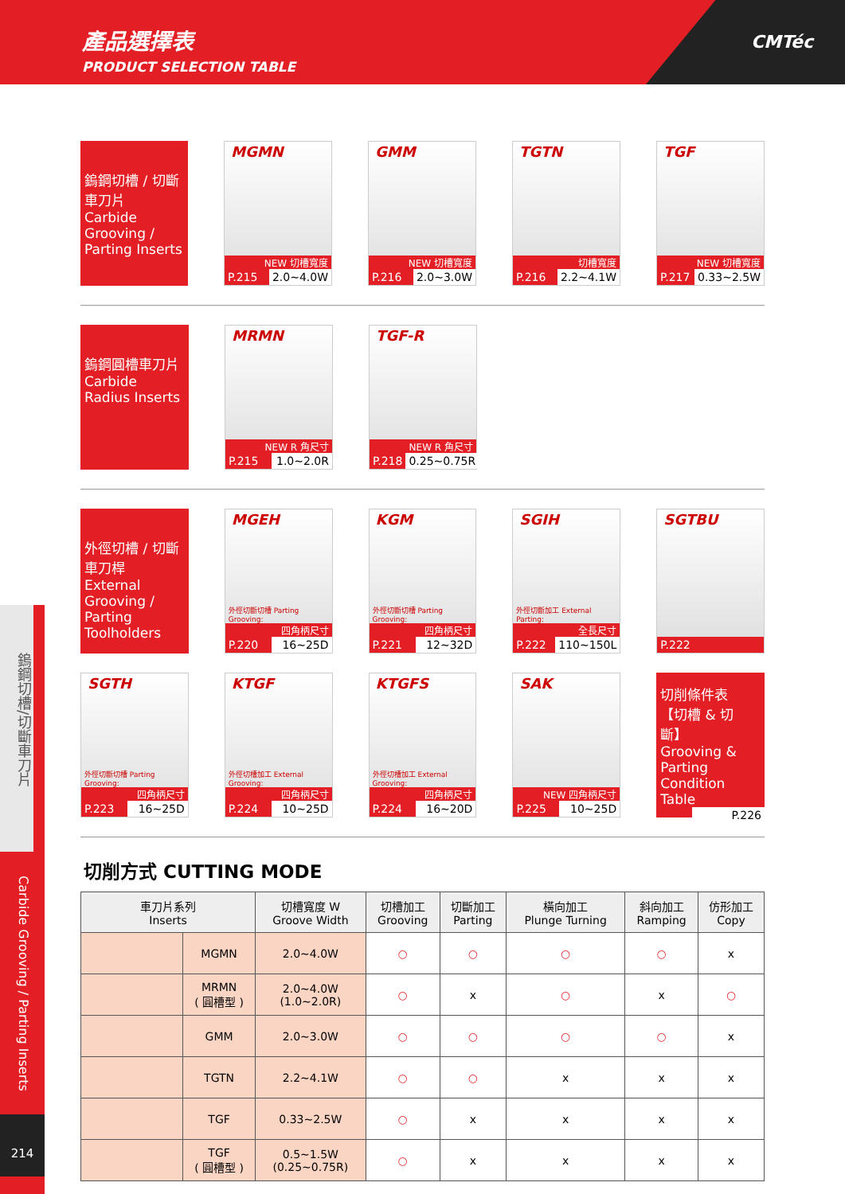產品選擇表
PRODUCT SELECTION TABLE
CMTéc
鎢鋼切槽/切斷車刀片
Carbide Grooving / Parting Inserts
214
鎢鋼切槽 / 切斷車刀片
Carbide Grooving / Parting Inserts
MGMN
NEW 切槽寬度
P.215 2.0~4.0W
GMM
NEW 切槽寬度
P.216 2.0~3.0W
TGTN
切槽寬度
P.216 2.2~4.1W
TGF
NEW 切槽寬度
P.217 0.33~2.5W
鎢鋼圓槽車刀片
Carbide Radius Inserts
MRMN
NEW R 角尺寸
P.215 1.0~2.0R
TGF-R
NEW R 角尺寸
P.218 0.25~0.75R
外徑切槽 / 切斷車刀桿
External Grooving / Parting Toolholders
MGEH
外徑切斷切槽 Parting Grooving:
四角柄尺寸
P.220 16~25D
KGM
外徑切斷切槽 Parting Grooving:
四角柄尺寸
P.221 12~32D
SGIH
外徑切斷加工 External Parting:
全長尺寸
P.222 110~150L
SGTBU
P.222
SGTH
外徑切斷切槽 Parting Grooving:
四角柄尺寸
P.223 16~25D
KTGF
外徑切槽加工 External Grooving:
四角柄尺寸
P.224 10~25D
KTGFS
外徑切槽加工 External Grooving:
四角柄尺寸
P.224 16~20D
SAK
NEW 四角柄尺寸
P.225 10~25D
切削條件表
【切槽 & 切斷】
Grooving & Parting Condition Table
P.226
切削方式 CUTTING MODE
| 車刀片系列 Inserts | | 切槽寬度 W Groove Width | 切槽加工 Grooving | 切斷加工 Parting | 橫向加工 Plunge Turning | 斜向加工 Ramping | 仿形加工 Copy |
| --- | --- | --- | --- | --- | --- | --- | --- |
| | MGMN | 2.0~4.0W | ○ | ○ | ○ | ○ | x |
| | MRMN ( 圓槽型 ) | 2.0~4.0W (1.0~2.0R) | ○ | x | ○ | x | ○ |
| | GMM | 2.0~3.0W | ○ | ○ | ○ | ○ | x |
| | TGTN | 2.2~4.1W | ○ | ○ | x | x | x |
| | TGF | 0.33~2.5W | ○ | x | x | x | x |
| | TGF ( 圓槽型 ) | 0.5~1.5W (0.25~0.75R) | ○ | x | x | x | x |